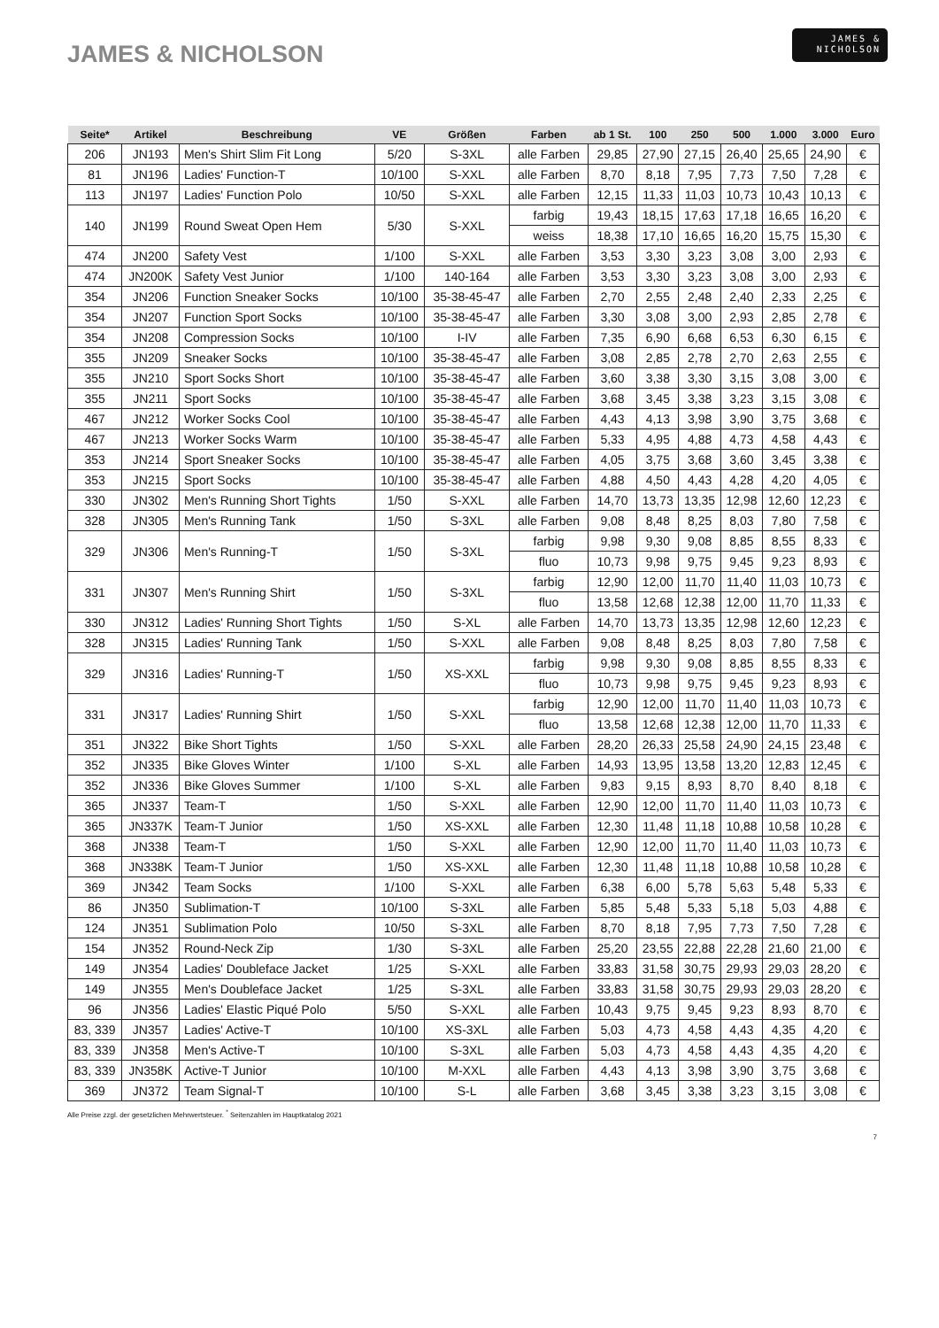JAMES & NICHOLSON
JAMES &
NICHOLSON
| Seite* | Artikel | Beschreibung | VE | Größen | Farben | ab 1 St. | 100 | 250 | 500 | 1.000 | 3.000 | Euro |
| --- | --- | --- | --- | --- | --- | --- | --- | --- | --- | --- | --- | --- |
| 206 | JN193 | Men's Shirt Slim Fit Long | 5/20 | S-3XL | alle Farben | 29,85 | 27,90 | 27,15 | 26,40 | 25,65 | 24,90 | € |
| 81 | JN196 | Ladies' Function-T | 10/100 | S-XXL | alle Farben | 8,70 | 8,18 | 7,95 | 7,73 | 7,50 | 7,28 | € |
| 113 | JN197 | Ladies' Function Polo | 10/50 | S-XXL | alle Farben | 12,15 | 11,33 | 11,03 | 10,73 | 10,43 | 10,13 | € |
| 140 | JN199 | Round Sweat Open Hem | 5/30 | S-XXL | farbig | 19,43 | 18,15 | 17,63 | 17,18 | 16,65 | 16,20 | € |
| | | | | | weiss | 18,38 | 17,10 | 16,65 | 16,20 | 15,75 | 15,30 | € |
| 474 | JN200 | Safety Vest | 1/100 | S-XXL | alle Farben | 3,53 | 3,30 | 3,23 | 3,08 | 3,00 | 2,93 | € |
| 474 | JN200K | Safety Vest Junior | 1/100 | 140-164 | alle Farben | 3,53 | 3,30 | 3,23 | 3,08 | 3,00 | 2,93 | € |
| 354 | JN206 | Function Sneaker Socks | 10/100 | 35-38-45-47 | alle Farben | 2,70 | 2,55 | 2,48 | 2,40 | 2,33 | 2,25 | € |
| 354 | JN207 | Function Sport Socks | 10/100 | 35-38-45-47 | alle Farben | 3,30 | 3,08 | 3,00 | 2,93 | 2,85 | 2,78 | € |
| 354 | JN208 | Compression Socks | 10/100 | I-IV | alle Farben | 7,35 | 6,90 | 6,68 | 6,53 | 6,30 | 6,15 | € |
| 355 | JN209 | Sneaker Socks | 10/100 | 35-38-45-47 | alle Farben | 3,08 | 2,85 | 2,78 | 2,70 | 2,63 | 2,55 | € |
| 355 | JN210 | Sport Socks Short | 10/100 | 35-38-45-47 | alle Farben | 3,60 | 3,38 | 3,30 | 3,15 | 3,08 | 3,00 | € |
| 355 | JN211 | Sport Socks | 10/100 | 35-38-45-47 | alle Farben | 3,68 | 3,45 | 3,38 | 3,23 | 3,15 | 3,08 | € |
| 467 | JN212 | Worker Socks Cool | 10/100 | 35-38-45-47 | alle Farben | 4,43 | 4,13 | 3,98 | 3,90 | 3,75 | 3,68 | € |
| 467 | JN213 | Worker Socks Warm | 10/100 | 35-38-45-47 | alle Farben | 5,33 | 4,95 | 4,88 | 4,73 | 4,58 | 4,43 | € |
| 353 | JN214 | Sport Sneaker Socks | 10/100 | 35-38-45-47 | alle Farben | 4,05 | 3,75 | 3,68 | 3,60 | 3,45 | 3,38 | € |
| 353 | JN215 | Sport Socks | 10/100 | 35-38-45-47 | alle Farben | 4,88 | 4,50 | 4,43 | 4,28 | 4,20 | 4,05 | € |
| 330 | JN302 | Men's Running Short Tights | 1/50 | S-XXL | alle Farben | 14,70 | 13,73 | 13,35 | 12,98 | 12,60 | 12,23 | € |
| 328 | JN305 | Men's Running Tank | 1/50 | S-3XL | alle Farben | 9,08 | 8,48 | 8,25 | 8,03 | 7,80 | 7,58 | € |
| 329 | JN306 | Men's Running-T | 1/50 | S-3XL | farbig | 9,98 | 9,30 | 9,08 | 8,85 | 8,55 | 8,33 | € |
| | | | | | fluo | 10,73 | 9,98 | 9,75 | 9,45 | 9,23 | 8,93 | € |
| 331 | JN307 | Men's Running Shirt | 1/50 | S-3XL | farbig | 12,90 | 12,00 | 11,70 | 11,40 | 11,03 | 10,73 | € |
| | | | | | fluo | 13,58 | 12,68 | 12,38 | 12,00 | 11,70 | 11,33 | € |
| 330 | JN312 | Ladies' Running Short Tights | 1/50 | S-XL | alle Farben | 14,70 | 13,73 | 13,35 | 12,98 | 12,60 | 12,23 | € |
| 328 | JN315 | Ladies' Running Tank | 1/50 | S-XXL | alle Farben | 9,08 | 8,48 | 8,25 | 8,03 | 7,80 | 7,58 | € |
| 329 | JN316 | Ladies' Running-T | 1/50 | XS-XXL | farbig | 9,98 | 9,30 | 9,08 | 8,85 | 8,55 | 8,33 | € |
| | | | | | fluo | 10,73 | 9,98 | 9,75 | 9,45 | 9,23 | 8,93 | € |
| 331 | JN317 | Ladies' Running Shirt | 1/50 | S-XXL | farbig | 12,90 | 12,00 | 11,70 | 11,40 | 11,03 | 10,73 | € |
| | | | | | fluo | 13,58 | 12,68 | 12,38 | 12,00 | 11,70 | 11,33 | € |
| 351 | JN322 | Bike Short Tights | 1/50 | S-XXL | alle Farben | 28,20 | 26,33 | 25,58 | 24,90 | 24,15 | 23,48 | € |
| 352 | JN335 | Bike Gloves Winter | 1/100 | S-XL | alle Farben | 14,93 | 13,95 | 13,58 | 13,20 | 12,83 | 12,45 | € |
| 352 | JN336 | Bike Gloves Summer | 1/100 | S-XL | alle Farben | 9,83 | 9,15 | 8,93 | 8,70 | 8,40 | 8,18 | € |
| 365 | JN337 | Team-T | 1/50 | S-XXL | alle Farben | 12,90 | 12,00 | 11,70 | 11,40 | 11,03 | 10,73 | € |
| 365 | JN337K | Team-T Junior | 1/50 | XS-XXL | alle Farben | 12,30 | 11,48 | 11,18 | 10,88 | 10,58 | 10,28 | € |
| 368 | JN338 | Team-T | 1/50 | S-XXL | alle Farben | 12,90 | 12,00 | 11,70 | 11,40 | 11,03 | 10,73 | € |
| 368 | JN338K | Team-T Junior | 1/50 | XS-XXL | alle Farben | 12,30 | 11,48 | 11,18 | 10,88 | 10,58 | 10,28 | € |
| 369 | JN342 | Team Socks | 1/100 | S-XXL | alle Farben | 6,38 | 6,00 | 5,78 | 5,63 | 5,48 | 5,33 | € |
| 86 | JN350 | Sublimation-T | 10/100 | S-3XL | alle Farben | 5,85 | 5,48 | 5,33 | 5,18 | 5,03 | 4,88 | € |
| 124 | JN351 | Sublimation Polo | 10/50 | S-3XL | alle Farben | 8,70 | 8,18 | 7,95 | 7,73 | 7,50 | 7,28 | € |
| 154 | JN352 | Round-Neck Zip | 1/30 | S-3XL | alle Farben | 25,20 | 23,55 | 22,88 | 22,28 | 21,60 | 21,00 | € |
| 149 | JN354 | Ladies' Doubleface Jacket | 1/25 | S-XXL | alle Farben | 33,83 | 31,58 | 30,75 | 29,93 | 29,03 | 28,20 | € |
| 149 | JN355 | Men's Doubleface Jacket | 1/25 | S-3XL | alle Farben | 33,83 | 31,58 | 30,75 | 29,93 | 29,03 | 28,20 | € |
| 96 | JN356 | Ladies' Elastic Piqué Polo | 5/50 | S-XXL | alle Farben | 10,43 | 9,75 | 9,45 | 9,23 | 8,93 | 8,70 | € |
| 83, 339 | JN357 | Ladies' Active-T | 10/100 | XS-3XL | alle Farben | 5,03 | 4,73 | 4,58 | 4,43 | 4,35 | 4,20 | € |
| 83, 339 | JN358 | Men's Active-T | 10/100 | S-3XL | alle Farben | 5,03 | 4,73 | 4,58 | 4,43 | 4,35 | 4,20 | € |
| 83, 339 | JN358K | Active-T Junior | 10/100 | M-XXL | alle Farben | 4,43 | 4,13 | 3,98 | 3,90 | 3,75 | 3,68 | € |
| 369 | JN372 | Team Signal-T | 10/100 | S-L | alle Farben | 3,68 | 3,45 | 3,38 | 3,23 | 3,15 | 3,08 | € |
Alle Preise zzgl. der gesetzlichen Mehrwertsteuer. <sup>*</sup> Seitenzahlen im Hauptkatalog 2021
7